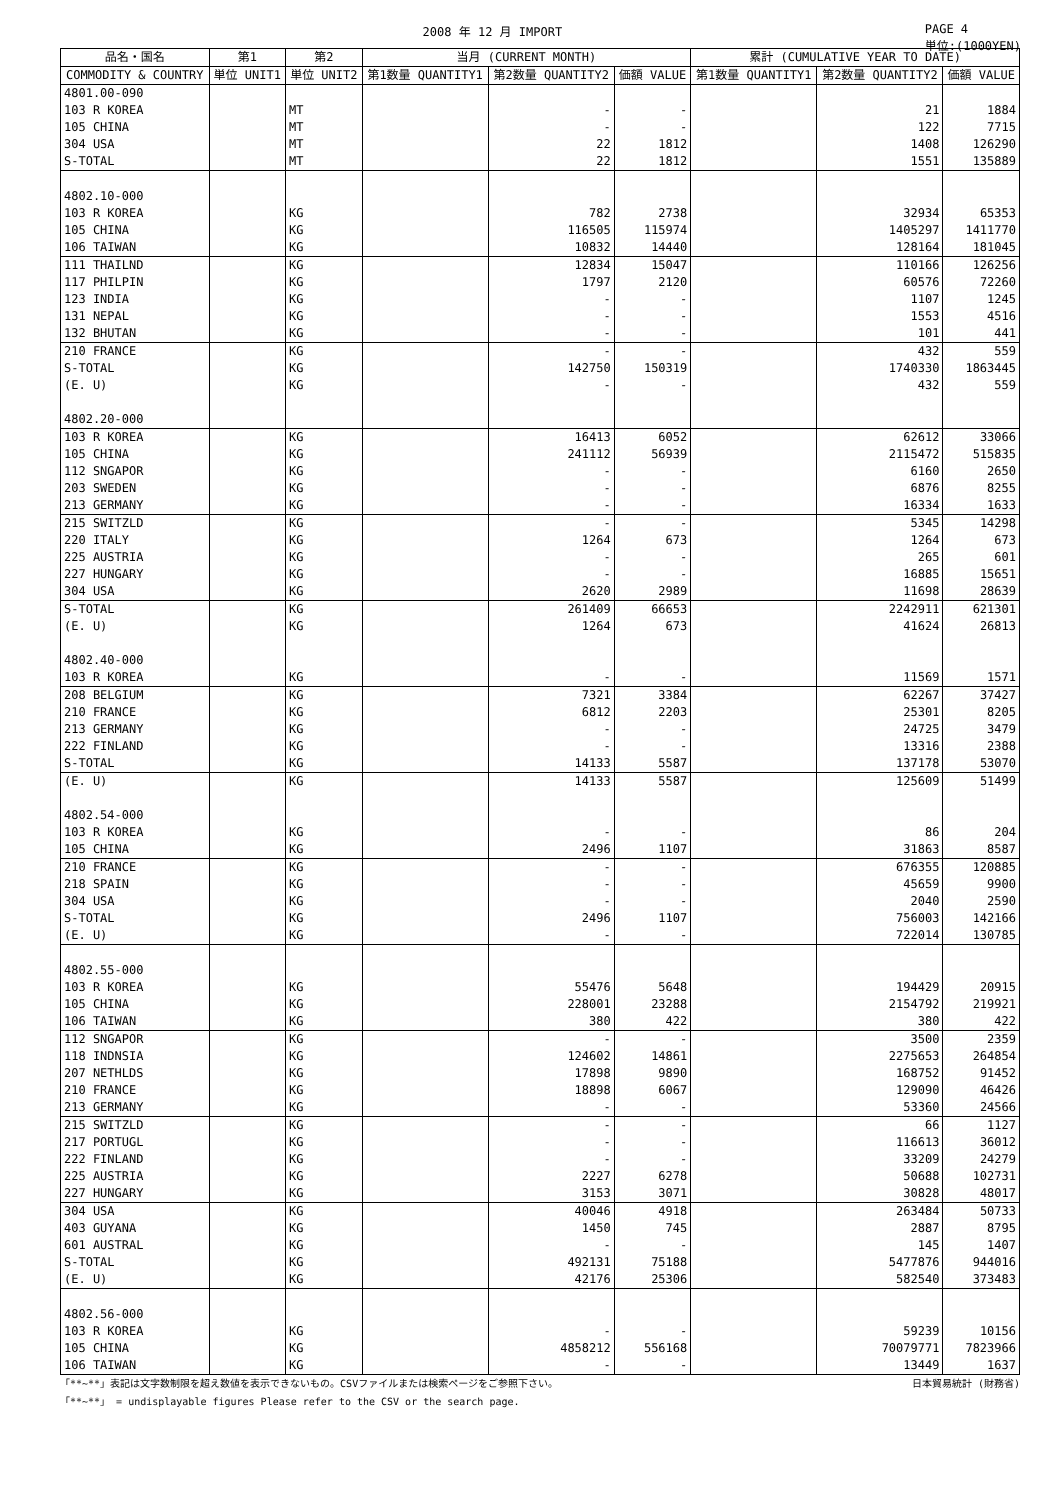2008 年 12 月 IMPORT PAGE 4
単位:(1000YEN)
| 品名・国名 | 第1 | 第2 | 当月 (CURRENT MONTH) | | | 累計 (CUMULATIVE YEAR TO DATE) | | |
| --- | --- | --- | --- | --- | --- | --- | --- | --- |
| COMMODITY & COUNTRY | 単位 UNIT1 | 単位 UNIT2 | 第1数量 QUANTITY1 | 第2数量 QUANTITY2 | 価額 VALUE | 第1数量 QUANTITY1 | 第2数量 QUANTITY2 | 価額 VALUE |
| 4801.00-090 | | | | | | | | |
| 103 R KOREA | | MT | | - | - | | 21 | 1884 |
| 105 CHINA | | MT | | - | - | | 122 | 7715 |
| 304 USA | | MT | | 22 | 1812 | | 1408 | 126290 |
| S-TOTAL | | MT | | 22 | 1812 | | 1551 | 135889 |
| 4802.10-000 | | | | | | | | |
| 103 R KOREA | | KG | | 782 | 2738 | | 32934 | 65353 |
| 105 CHINA | | KG | | 116505 | 115974 | | 1405297 | 1411770 |
| 106 TAIWAN | | KG | | 10832 | 14440 | | 128164 | 181045 |
| 111 THAILND | | KG | | 12834 | 15047 | | 110166 | 126256 |
| 117 PHILPIN | | KG | | 1797 | 2120 | | 60576 | 72260 |
| 123 INDIA | | KG | | - | - | | 1107 | 1245 |
| 131 NEPAL | | KG | | - | - | | 1553 | 4516 |
| 132 BHUTAN | | KG | | - | - | | 101 | 441 |
| 210 FRANCE | | KG | | - | - | | 432 | 559 |
| S-TOTAL | | KG | | 142750 | 150319 | | 1740330 | 1863445 |
| (E. U) | | KG | | - | - | | 432 | 559 |
| 4802.20-000 | | | | | | | | |
| 103 R KOREA | | KG | | 16413 | 6052 | | 62612 | 33066 |
| 105 CHINA | | KG | | 241112 | 56939 | | 2115472 | 515835 |
| 112 SNGAPOR | | KG | | - | - | | 6160 | 2650 |
| 203 SWEDEN | | KG | | - | - | | 6876 | 8255 |
| 213 GERMANY | | KG | | - | - | | 16334 | 1633 |
| 215 SWITZLD | | KG | | - | - | | 5345 | 14298 |
| 220 ITALY | | KG | | 1264 | 673 | | 1264 | 673 |
| 225 AUSTRIA | | KG | | - | - | | 265 | 601 |
| 227 HUNGARY | | KG | | - | - | | 16885 | 15651 |
| 304 USA | | KG | | 2620 | 2989 | | 11698 | 28639 |
| S-TOTAL | | KG | | 261409 | 66653 | | 2242911 | 621301 |
| (E. U) | | KG | | 1264 | 673 | | 41624 | 26813 |
| 4802.40-000 | | | | | | | | |
| 103 R KOREA | | KG | | - | - | | 11569 | 1571 |
| 208 BELGIUM | | KG | | 7321 | 3384 | | 62267 | 37427 |
| 210 FRANCE | | KG | | 6812 | 2203 | | 25301 | 8205 |
| 213 GERMANY | | KG | | - | - | | 24725 | 3479 |
| 222 FINLAND | | KG | | - | - | | 13316 | 2388 |
| S-TOTAL | | KG | | 14133 | 5587 | | 137178 | 53070 |
| (E. U) | | KG | | 14133 | 5587 | | 125609 | 51499 |
| 4802.54-000 | | | | | | | | |
| 103 R KOREA | | KG | | - | - | | 86 | 204 |
| 105 CHINA | | KG | | 2496 | 1107 | | 31863 | 8587 |
| 210 FRANCE | | KG | | - | - | | 676355 | 120885 |
| 218 SPAIN | | KG | | - | - | | 45659 | 9900 |
| 304 USA | | KG | | - | - | | 2040 | 2590 |
| S-TOTAL | | KG | | 2496 | 1107 | | 756003 | 142166 |
| (E. U) | | KG | | - | - | | 722014 | 130785 |
| 4802.55-000 | | | | | | | | |
| 103 R KOREA | | KG | | 55476 | 5648 | | 194429 | 20915 |
| 105 CHINA | | KG | | 228001 | 23288 | | 2154792 | 219921 |
| 106 TAIWAN | | KG | | 380 | 422 | | 380 | 422 |
| 112 SNGAPOR | | KG | | - | - | | 3500 | 2359 |
| 118 INDNSIA | | KG | | 124602 | 14861 | | 2275653 | 264854 |
| 207 NETHLDS | | KG | | 17898 | 9890 | | 168752 | 91452 |
| 210 FRANCE | | KG | | 18898 | 6067 | | 129090 | 46426 |
| 213 GERMANY | | KG | | - | - | | 53360 | 24566 |
| 215 SWITZLD | | KG | | - | - | | 66 | 1127 |
| 217 PORTUGL | | KG | | - | - | | 116613 | 36012 |
| 222 FINLAND | | KG | | - | - | | 33209 | 24279 |
| 225 AUSTRIA | | KG | | 2227 | 6278 | | 50688 | 102731 |
| 227 HUNGARY | | KG | | 3153 | 3071 | | 30828 | 48017 |
| 304 USA | | KG | | 40046 | 4918 | | 263484 | 50733 |
| 403 GUYANA | | KG | | 1450 | 745 | | 2887 | 8795 |
| 601 AUSTRAL | | KG | | - | - | | 145 | 1407 |
| S-TOTAL | | KG | | 492131 | 75188 | | 5477876 | 944016 |
| (E. U) | | KG | | 42176 | 25306 | | 582540 | 373483 |
| 4802.56-000 | | | | | | | | |
| 103 R KOREA | | KG | | - | - | | 59239 | 10156 |
| 105 CHINA | | KG | | 4858212 | 556168 | | 70079771 | 7823966 |
| 106 TAIWAN | | KG | | - | - | | 13449 | 1637 |
「**~**」表記は文字数制限を超え数値を表示できないもの。CSVファイルまたは検索ページをご参照下さい。
「**~**」 = undisplayable figures Please refer to the CSV or the search page. 日本貿易統計 (財務省)